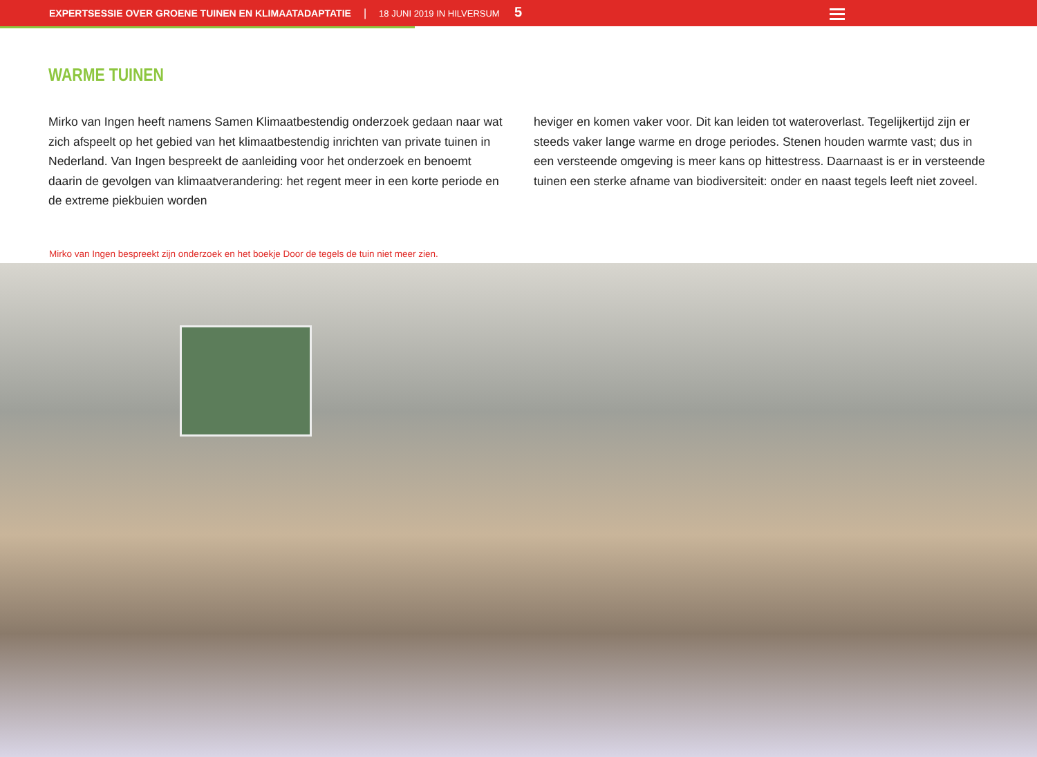EXPERTSESSIE OVER GROENE TUINEN EN KLIMAATADAPTATIE | 18 JUNI 2019 IN HILVERSUM 5
WARME TUINEN
Mirko van Ingen heeft namens Samen Klimaatbestendig onderzoek gedaan naar wat zich afspeelt op het gebied van het klimaatbestendig inrichten van private tuinen in Nederland. Van Ingen bespreekt de aanleiding voor het onderzoek en benoemt daarin de gevolgen van klimaatverandering: het regent meer in een korte periode en de extreme piekbuien worden
heviger en komen vaker voor. Dit kan leiden tot wateroverlast. Tegelijkertijd zijn er steeds vaker lange warme en droge periodes. Stenen houden warmte vast; dus in een versteende omgeving is meer kans op hittestress. Daarnaast is er in versteende tuinen een sterke afname van biodiversiteit: onder en naast tegels leeft niet zoveel.
Mirko van Ingen bespreekt zijn onderzoek en het boekje Door de tegels de tuin niet meer zien.